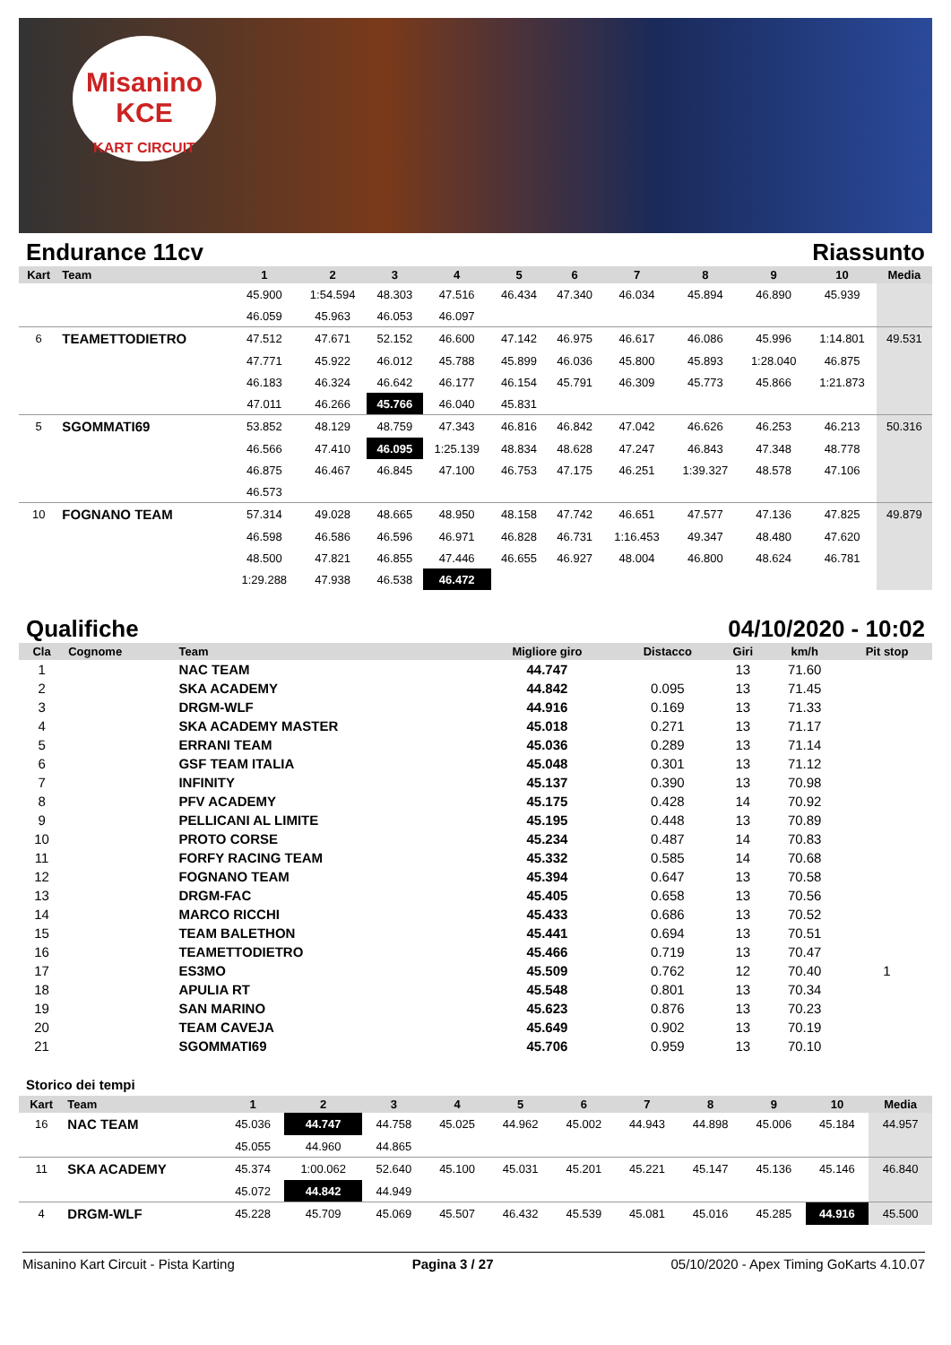Misanino
KCE
KART CIRCUIT
Endurance 11cv Riassunto
| Kart | Team | 1 | 2 | 3 | 4 | 5 | 6 | 7 | 8 | 9 | 10 | Media |
| --- | --- | --- | --- | --- | --- | --- | --- | --- | --- | --- | --- | --- |
| | | 45.900 | 1:54.594 | 48.303 | 47.516 | 46.434 | 47.340 | 46.034 | 45.894 | 46.890 | 45.939 | |
| | | 46.059 | 45.963 | 46.053 | 46.097 | | | | | | | |
| 6 | TEAMETTODIETRO | 47.512 | 47.671 | 52.152 | 46.600 | 47.142 | 46.975 | 46.617 | 46.086 | 45.996 | 1:14.801 | 49.531 |
| | | 47.771 | 45.922 | 46.012 | 45.788 | 45.899 | 46.036 | 45.800 | 45.893 | 1:28.040 | 46.875 | |
| | | 46.183 | 46.324 | 46.642 | 46.177 | 46.154 | 45.791 | 46.309 | 45.773 | 45.866 | 1:21.873 | |
| | | 47.011 | 46.266 | 45.766 | 46.040 | 45.831 | | | | | | |
| 5 | SGOMMATI69 | 53.852 | 48.129 | 48.759 | 47.343 | 46.816 | 46.842 | 47.042 | 46.626 | 46.253 | 46.213 | 50.316 |
| | | 46.566 | 47.410 | 46.095 | 1:25.139 | 48.834 | 48.628 | 47.247 | 46.843 | 47.348 | 48.778 | |
| | | 46.875 | 46.467 | 46.845 | 47.100 | 46.753 | 47.175 | 46.251 | 1:39.327 | 48.578 | 47.106 | |
| | | 46.573 | | | | | | | | | | |
| 10 | FOGNANO TEAM | 57.314 | 49.028 | 48.665 | 48.950 | 48.158 | 47.742 | 46.651 | 47.577 | 47.136 | 47.825 | 49.879 |
| | | 46.598 | 46.586 | 46.596 | 46.971 | 46.828 | 46.731 | 1:16.453 | 49.347 | 48.480 | 47.620 | |
| | | 48.500 | 47.821 | 46.855 | 47.446 | 46.655 | 46.927 | 48.004 | 46.800 | 48.624 | 46.781 | |
| | | 1:29.288 | 47.938 | 46.538 | 46.472 | | | | | | | |
Qualifiche 04/10/2020 - 10:02
| Cla | Cognome | Team | Migliore giro | Distacco | Giri | km/h | Pit stop |
| --- | --- | --- | --- | --- | --- | --- | --- |
| 1 | | NAC TEAM | 44.747 | | 13 | 71.60 | |
| 2 | | SKA ACADEMY | 44.842 | 0.095 | 13 | 71.45 | |
| 3 | | DRGM-WLF | 44.916 | 0.169 | 13 | 71.33 | |
| 4 | | SKA ACADEMY MASTER | 45.018 | 0.271 | 13 | 71.17 | |
| 5 | | ERRANI TEAM | 45.036 | 0.289 | 13 | 71.14 | |
| 6 | | GSF TEAM ITALIA | 45.048 | 0.301 | 13 | 71.12 | |
| 7 | | INFINITY | 45.137 | 0.390 | 13 | 70.98 | |
| 8 | | PFV ACADEMY | 45.175 | 0.428 | 14 | 70.92 | |
| 9 | | PELLICANI AL LIMITE | 45.195 | 0.448 | 13 | 70.89 | |
| 10 | | PROTO CORSE | 45.234 | 0.487 | 14 | 70.83 | |
| 11 | | FORFY RACING TEAM | 45.332 | 0.585 | 14 | 70.68 | |
| 12 | | FOGNANO TEAM | 45.394 | 0.647 | 13 | 70.58 | |
| 13 | | DRGM-FAC | 45.405 | 0.658 | 13 | 70.56 | |
| 14 | | MARCO RICCHI | 45.433 | 0.686 | 13 | 70.52 | |
| 15 | | TEAM BALETHON | 45.441 | 0.694 | 13 | 70.51 | |
| 16 | | TEAMETTODIETRO | 45.466 | 0.719 | 13 | 70.47 | |
| 17 | | ES3MO | 45.509 | 0.762 | 12 | 70.40 | 1 |
| 18 | | APULIA RT | 45.548 | 0.801 | 13 | 70.34 | |
| 19 | | SAN MARINO | 45.623 | 0.876 | 13 | 70.23 | |
| 20 | | TEAM CAVEJA | 45.649 | 0.902 | 13 | 70.19 | |
| 21 | | SGOMMATI69 | 45.706 | 0.959 | 13 | 70.10 | |
Storico dei tempi
| Kart | Team | 1 | 2 | 3 | 4 | 5 | 6 | 7 | 8 | 9 | 10 | Media |
| --- | --- | --- | --- | --- | --- | --- | --- | --- | --- | --- | --- | --- |
| 16 | NAC TEAM | 45.036 | 44.747 | 44.758 | 45.025 | 44.962 | 45.002 | 44.943 | 44.898 | 45.006 | 45.184 | 44.957 |
| | | 45.055 | 44.960 | 44.865 | | | | | | | | |
| 11 | SKA ACADEMY | 45.374 | 1:00.062 | 52.640 | 45.100 | 45.031 | 45.201 | 45.221 | 45.147 | 45.136 | 45.146 | 46.840 |
| | | 45.072 | 44.842 | 44.949 | | | | | | | | |
| 4 | DRGM-WLF | 45.228 | 45.709 | 45.069 | 45.507 | 46.432 | 45.539 | 45.081 | 45.016 | 45.285 | 44.916 | 45.500 |
Misanino Kart Circuit - Pista Karting Pagina 3 / 27 05/10/2020 - Apex Timing GoKarts 4.10.07